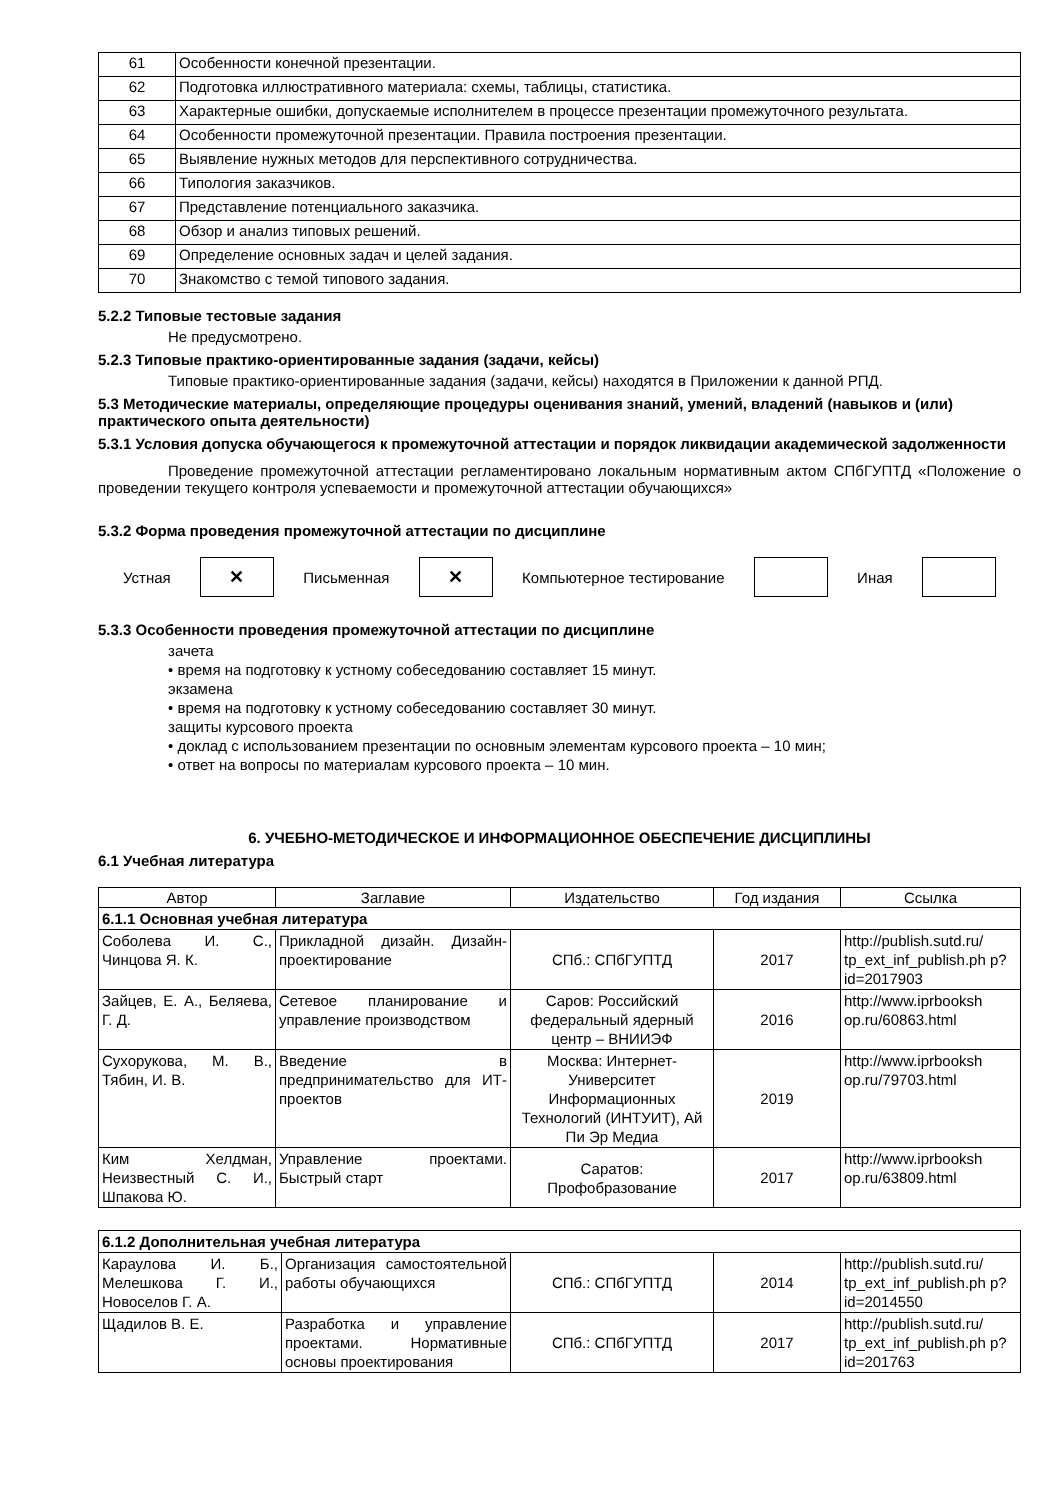| 61 | Особенности конечной презентации. |
| 62 | Подготовка иллюстративного материала: схемы, таблицы, статистика. |
| 63 | Характерные ошибки, допускаемые исполнителем в процессе презентации промежуточного результата. |
| 64 | Особенности промежуточной презентации. Правила построения презентации. |
| 65 | Выявление нужных методов для перспективного сотрудничества. |
| 66 | Типология заказчиков. |
| 67 | Представление потенциального заказчика. |
| 68 | Обзор и анализ типовых решений. |
| 69 | Определение основных задач и целей задания. |
| 70 | Знакомство с темой типового задания. |
5.2.2 Типовые тестовые задания
Не предусмотрено.
5.2.3 Типовые практико-ориентированные задания (задачи, кейсы)
Типовые практико-ориентированные задания (задачи, кейсы) находятся в Приложении к данной РПД.
5.3 Методические материалы, определяющие процедуры оценивания знаний, умений, владений (навыков и (или) практического опыта деятельности)
5.3.1 Условия допуска обучающегося к промежуточной аттестации и порядок ликвидации академической задолженности
Проведение промежуточной аттестации регламентировано локальным нормативным актом СПбГУПТД «Положение о проведении текущего контроля успеваемости и промежуточной аттестации обучающихся»
5.3.2 Форма проведения промежуточной аттестации по дисциплине
Устная
✕
Письменная
✕
Компьютерное тестирование Иная
5.3.3 Особенности проведения промежуточной аттестации по дисциплине
зачета
• время на подготовку к устному собеседованию составляет 15 минут.
экзамена
• время на подготовку к устному собеседованию составляет 30 минут.
защиты курсового проекта
• доклад с использованием презентации по основным элементам курсового проекта – 10 мин;
• ответ на вопросы по материалам курсового проекта – 10 мин.
6. УЧЕБНО-МЕТОДИЧЕСКОЕ И ИНФОРМАЦИОННОЕ ОБЕСПЕЧЕНИЕ ДИСЦИПЛИНЫ
6.1 Учебная литература
| Автор | Заглавие | Издательство | Год издания | Ссылка |
| --- | --- | --- | --- | --- |
| 6.1.1 Основная учебная литература | | | | |
| Соболева И. С., Чинцова Я. К. | Прикладной дизайн. Дизайн-проектирование | СПб.: СПбГУПТД | 2017 | http://publish.sutd.ru/ tp_ext_inf_publish.ph p?id=2017903 |
| Зайцев, Е. А., Беляева, Г. Д. | Сетевое планирование и управление производством | Саров: Российский федеральный ядерный центр – ВНИИЭФ | 2016 | http://www.iprbooksh op.ru/60863.html |
| Сухорукова, М. В., Тябин, И. В. | Введение в предпринимательство для ИТ-проектов | Москва: Интернет-Университет Информационных Технологий (ИНТУИТ), Ай Пи Эр Медиа | 2019 | http://www.iprbooksh op.ru/79703.html |
| Ким Хелдман, Неизвестный С. И., Шпакова Ю. | Управление проектами. Быстрый старт | Саратов: Профобразование | 2017 | http://www.iprbooksh op.ru/63809.html |
| 6.1.2 Дополнительная учебная литература | | | | |
| Караулова И. Б., Мелешкова Г. И., Новоселов Г. А. | Организация самостоятельной работы обучающихся | СПб.: СПбГУПТД | 2014 | http://publish.sutd.ru/ tp_ext_inf_publish.ph p?id=2014550 |
| Щадилов В. Е. | Разработка и управление проектами. Нормативные основы проектирования | СПб.: СПбГУПТД | 2017 | http://publish.sutd.ru/ tp_ext_inf_publish.ph p?id=201763 |